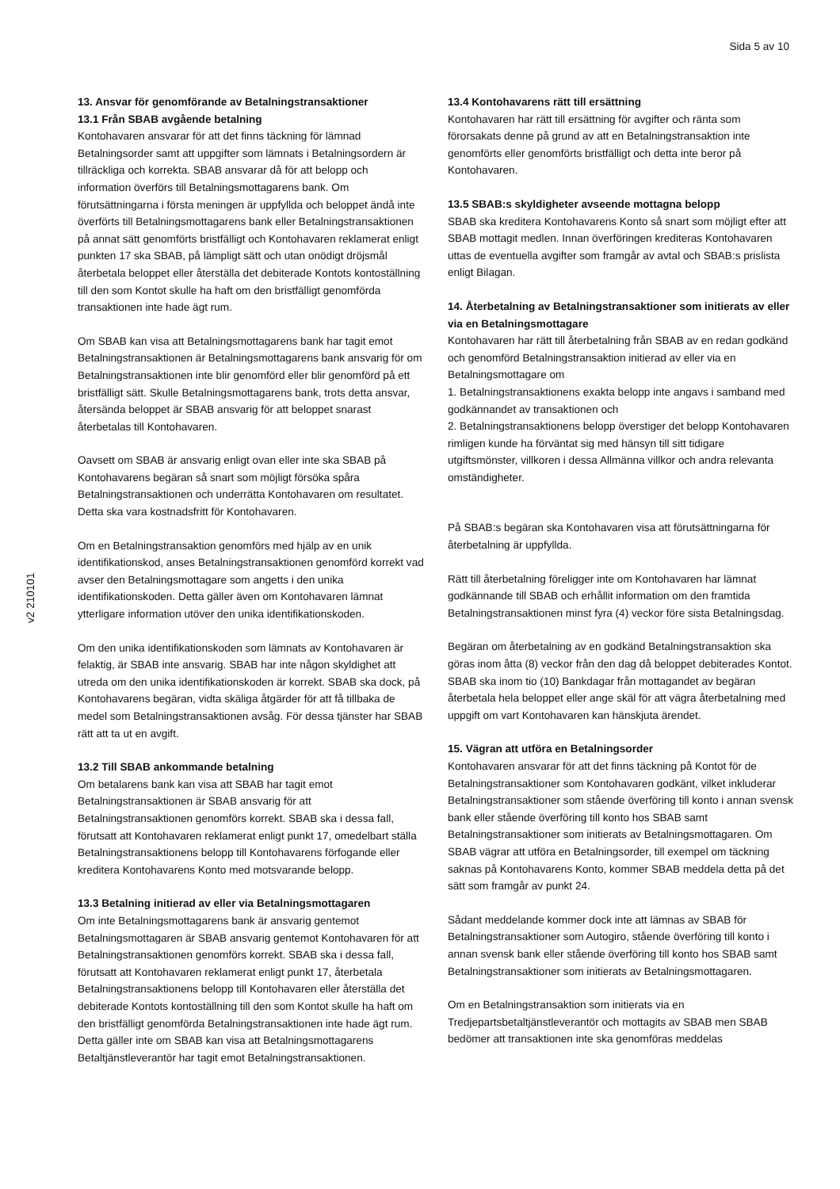Sida 5 av 10
v2 210101
13. Ansvar för genomförande av Betalningstransaktioner
13.1 Från SBAB avgående betalning
Kontohavaren ansvarar för att det finns täckning för lämnad Betalningsorder samt att uppgifter som lämnats i Betalningsordern är tillräckliga och korrekta. SBAB ansvarar då för att belopp och information överförs till Betalningsmottagarens bank. Om förutsättningarna i första meningen är uppfyllda och beloppet ändå inte överförts till Betalningsmottagarens bank eller Betalningstransaktionen på annat sätt genomförts bristfälligt och Kontohavaren reklamerat enligt punkten 17 ska SBAB, på lämpligt sätt och utan onödigt dröjsmål återbetala beloppet eller återställa det debiterade Kontots kontoställning till den som Kontot skulle ha haft om den bristfälligt genomförda transaktionen inte hade ägt rum.
Om SBAB kan visa att Betalningsmottagarens bank har tagit emot Betalningstransaktionen är Betalningsmottagarens bank ansvarig för om Betalningstransaktionen inte blir genomförd eller blir genomförd på ett bristfälligt sätt. Skulle Betalningsmottagarens bank, trots detta ansvar, återsända beloppet är SBAB ansvarig för att beloppet snarast återbetalas till Kontohavaren.
Oavsett om SBAB är ansvarig enligt ovan eller inte ska SBAB på Kontohavarens begäran så snart som möjligt försöka spåra Betalningstransaktionen och underrätta Kontohavaren om resultatet. Detta ska vara kostnadsfritt för Kontohavaren.
Om en Betalningstransaktion genomförs med hjälp av en unik identifikationskod, anses Betalningstransaktionen genomförd korrekt vad avser den Betalningsmottagare som angetts i den unika identifikationskoden. Detta gäller även om Kontohavaren lämnat ytterligare information utöver den unika identifikationskoden.
Om den unika identifikationskoden som lämnats av Kontohavaren är felaktig, är SBAB inte ansvarig. SBAB har inte någon skyldighet att utreda om den unika identifikationskoden är korrekt. SBAB ska dock, på Kontohavarens begäran, vidta skäliga åtgärder för att få tillbaka de medel som Betalningstransaktionen avsåg. För dessa tjänster har SBAB rätt att ta ut en avgift.
13.2 Till SBAB ankommande betalning
Om betalarens bank kan visa att SBAB har tagit emot Betalningstransaktionen är SBAB ansvarig för att Betalningstransaktionen genomförs korrekt. SBAB ska i dessa fall, förutsatt att Kontohavaren reklamerat enligt punkt 17, omedelbart ställa Betalningstransaktionens belopp till Kontohavarens förfogande eller kreditera Kontohavarens Konto med motsvarande belopp.
13.3 Betalning initierad av eller via Betalningsmottagaren
Om inte Betalningsmottagarens bank är ansvarig gentemot Betalningsmottagaren är SBAB ansvarig gentemot Kontohavaren för att Betalningstransaktionen genomförs korrekt. SBAB ska i dessa fall, förutsatt att Kontohavaren reklamerat enligt punkt 17, återbetala Betalningstransaktionens belopp till Kontohavaren eller återställa det debiterade Kontots kontoställning till den som Kontot skulle ha haft om den bristfälligt genomförda Betalningstransaktionen inte hade ägt rum. Detta gäller inte om SBAB kan visa att Betalningsmottagarens Betaltjänstleverantör har tagit emot Betalningstransaktionen.
13.4 Kontohavarens rätt till ersättning
Kontohavaren har rätt till ersättning för avgifter och ränta som förorsakats denne på grund av att en Betalningstransaktion inte genomförts eller genomförts bristfälligt och detta inte beror på Kontohavaren.
13.5 SBAB:s skyldigheter avseende mottagna belopp
SBAB ska kreditera Kontohavarens Konto så snart som möjligt efter att SBAB mottagit medlen. Innan överföringen krediteras Kontohavaren uttas de eventuella avgifter som framgår av avtal och SBAB:s prislista enligt Bilagan.
14. Återbetalning av Betalningstransaktioner som initierats av eller via en Betalningsmottagare
Kontohavaren har rätt till återbetalning från SBAB av en redan godkänd och genomförd Betalningstransaktion initierad av eller via en Betalningsmottagare om
1. Betalningstransaktionens exakta belopp inte angavs i samband med godkännandet av transaktionen och
2. Betalningstransaktionens belopp överstiger det belopp Kontohavaren rimligen kunde ha förväntat sig med hänsyn till sitt tidigare utgiftsmönster, villkoren i dessa Allmänna villkor och andra relevanta omständigheter.
På SBAB:s begäran ska Kontohavaren visa att förutsättningarna för återbetalning är uppfyllda.
Rätt till återbetalning föreligger inte om Kontohavaren har lämnat godkännande till SBAB och erhållit information om den framtida Betalningstransaktionen minst fyra (4) veckor före sista Betalningsdag.
Begäran om återbetalning av en godkänd Betalningstransaktion ska göras inom åtta (8) veckor från den dag då beloppet debiterades Kontot. SBAB ska inom tio (10) Bankdagar från mottagandet av begäran återbetala hela beloppet eller ange skäl för att vägra återbetalning med uppgift om vart Kontohavaren kan hänskjuta ärendet.
15. Vägran att utföra en Betalningsorder
Kontohavaren ansvarar för att det finns täckning på Kontot för de Betalningstransaktioner som Kontohavaren godkänt, vilket inkluderar Betalningstransaktioner som stående överföring till konto i annan svensk bank eller stående överföring till konto hos SBAB samt Betalningstransaktioner som initierats av Betalningsmottagaren. Om SBAB vägrar att utföra en Betalningsorder, till exempel om täckning saknas på Kontohavarens Konto, kommer SBAB meddela detta på det sätt som framgår av punkt 24.
Sådant meddelande kommer dock inte att lämnas av SBAB för Betalningstransaktioner som Autogiro, stående överföring till konto i annan svensk bank eller stående överföring till konto hos SBAB samt Betalningstransaktioner som initierats av Betalningsmottagaren.
Om en Betalningstransaktion som initierats via en Tredjepartsbetaltjänstleverantör och mottagits av SBAB men SBAB bedömer att transaktionen inte ska genomföras meddelas